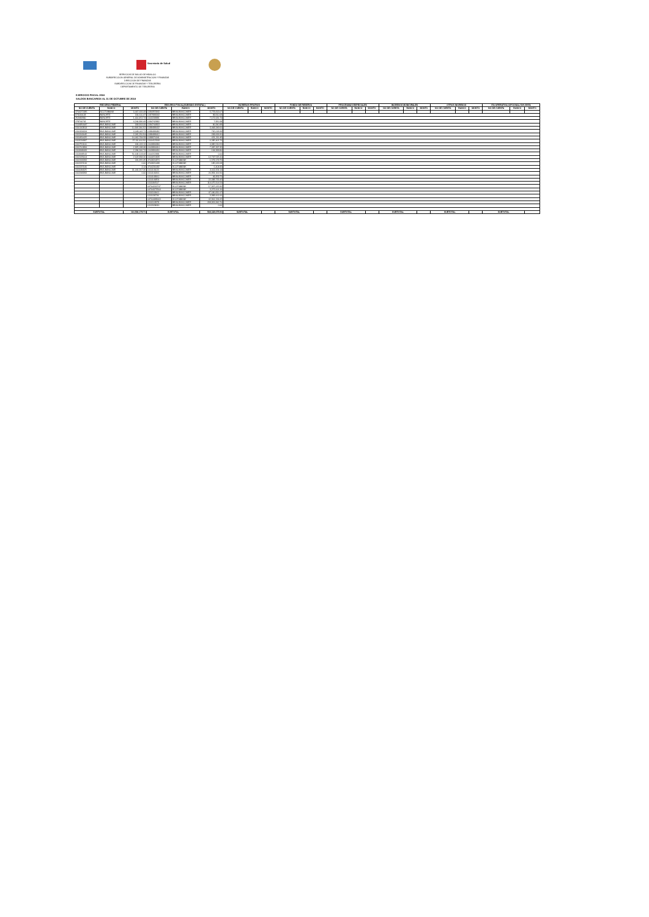Secretaría de Salud
SERVICIOS DE SALUD DE HIDALGO
SUBDIRECCION GENERAL DE ADMINISTRACION Y FINANZAS
DIRECCION DE FINANZAS
SUBDIRECCION DE FINANZAS Y TESORERIA
DEPARTAMENTO DE TESORERIA
EJERCICIO FISCAL 2018
SALDOS BANCARIOS AL 31 DE OCTUBRE DE 2018
| RECURSO FEDERAL | | | RECURSO FISCAL(SUBSIDIO ESTATAL) | | | INGRESOS PROPIOS | | | FONDO DE RESERVA | | | PROGRAMAS ESPECIALES | | | INGRESOS MUNICIPALES | | | OTROS INGRESOS | | | ITA OPERATIVA (OPCIONAL 50% ESTA | | |
| --- | --- | --- | --- | --- | --- | --- | --- | --- | --- | --- | --- | --- | --- | --- | --- | --- | --- | --- | --- | --- | --- | --- | --- |
| NO DE CUENTA | BANCO | MONTO | NO DE CUENTA | BANCO | MONTO | NO DE CUENTA | BANCO | MONTO | NO DE CUENTA | BANCO | MONTO | NO DE CUENTA | BANCO | MONTO | NO DE CUENTA | BANCO | MONTO | NO DE CUENTA | BANCO | MONTO | NO DE CUENTA | BANCO | MONTO |
| 4704272285 | SCOTIABANK | 3,467,691.09 | 0196955843 | BBVA-BANCOMER | 5,778,813.67 | | | | | | | | | | | | | | | | | | |
| 873180128 | BANORTE | 190,610.47 | 0197888368 | BBVA-BANCOMER | 99,810.68 | | | | | | | | | | | | | | | | | | |
| 252492930 | BANORTE | 1,614,452.74 | 0103238881 | BBVA-BANCOMER | 7,172,681.73 | | | | | | | | | | | | | | | | | | |
| 279746742 | BANORTE | 4,244,886.69 | 0194742982 | BBVA-BANCOMER | 7,950.28 | | | | | | | | | | | | | | | | | | |
| 0104854047 | BVA-BANCOME | 339,913.33 | 0194744918 | BBVA-BANCOMER | 86,840.89 | | | | | | | | | | | | | | | | | | |
| 0110142913 | BVA-BANCOME | 10,905,940.52 | 0198498032 | BBVA-BANCOMER | 3,468,349.60 | | | | | | | | | | | | | | | | | | |
| 0110924334 | BVA-BANCOME | 4,049,042.71 | 0198498482 | BBVA-BANCOMER | 765,618.33 | | | | | | | | | | | | | | | | | | |
| 0111203045 | BVA-BANCOME | 2,265,250.54 | 0198499012 | BBVA-BANCOMER | 239,691.81 | | | | | | | | | | | | | | | | | | |
| 0111450425 | BVA-BANCOME | 14,462,784.59 | 0198976341 | BBVA-BANCOMER | 651,211.45 | | | | | | | | | | | | | | | | | | |
| 0111526987 | BVA-BANCOME | 27,111,400.50 | 0100412309 | BBVA-BANCOMER | 6,395,405.72 | | | | | | | | | | | | | | | | | | |
| 0111751166 | BVA-BANCOME | 186,032.12 | 0103884384 | BBVA-BANCOMER | 4,885,520.52 | | | | | | | | | | | | | | | | | | |
| 0111701894 | BVA-BANCOME | 2,925,098.38 | 0103884414 | BBVA-BANCOMER | 7,387,397.35 | | | | | | | | | | | | | | | | | | |
| 0111948083 | BVA-BANCOME | 2,284,346.74 | 0103884430 | BBVA-BANCOMER | 134,999.86 | | | | | | | | | | | | | | | | | | |
| 0111949543 | BVA-BANCOME | 56,648,109.08 | 0104152891 | BBVA-BANCOMER | 0.00 | | | | | | | | | | | | | | | | | | |
| 0112135604 | BVA-BANCOME | 2,622,994.36 | 0104651928 | BBVA-BANCOMER | 12,747,525.41 | | | | | | | | | | | | | | | | | | |
| 0112192292 | BVA-BANCOME | 226,355.35 | 4703820874 | SCOTIABANK | 1,579,179.75 | | | | | | | | | | | | | | | | | | |
| 0112237016 | BVA-BANCOME | 0.00 | 4703821099 | SCOTIABANK | 185,632.69 | | | | | | | | | | | | | | | | | | |
| 0112237040 | BVA-BANCOME | 3.14 | 4704236092 | SCOTIABANK | 6,404.83 | | | | | | | | | | | | | | | | | | |
| 0111186825 | BVA-BANCOME | 31,041,267.36 | 0110146021 | BBVA-BANCOMER | 3,011,654.14 | | | | | | | | | | | | | | | | | | |
| 0112348292 | BVA-BANCOME | 0.00 | 0110146366 | BBVA-BANCOMER | 20,954,166.56 | | | | | | | | | | | | | | | | | | |
| | | | 0110149160 | BBVA-BANCOMER | 49,359.72 | | | | | | | | | | | | | | | | | | |
| | | | 0110146854 | BBVA-BANCOMER | 22,388,733.42 | | | | | | | | | | | | | | | | | | |
| | | | 0111186507 | BBVA-BANCOMER | 114,675,506.53 | | | | | | | | | | | | | | | | | | |
| | | | 04704232747 | SCOTIABANK | 17,927,055.92 | | | | | | | | | | | | | | | | | | |
| | | | 04704375564 | SCOTIABANK | 3,272,606.16 | | | | | | | | | | | | | | | | | | |
| | | | 0111203061 | BBVA-BANCOMER | 47,680,820.17 | | | | | | | | | | | | | | | | | | |
| | | | 0111128736 | BBVA-BANCOMER | 3,993,661.60 | | | | | | | | | | | | | | | | | | |
| | | | 04704489063 | SCOTIABANK | 42,861,234.65 | | | | | | | | | | | | | | | | | | |
| | | | 0111202979 | BBVA-BANCOMER | 239,921,842.70 | | | | | | | | | | | | | | | | | | |
| | | | 0112328690 | BBVA-BANCOMER | 0.00 | | | | | | | | | | | | | | | | | | |
| SUBTOTAL | | 164,586,179.71 | SUBTOTAL | | 568,329,675.94 | SUBTOTAL | | - | SUBTOTAL | | - | SUBTOTAL | | - | SUBTOTAL | | - | SUBTOTAL | | - | SUBTOTAL | | - |